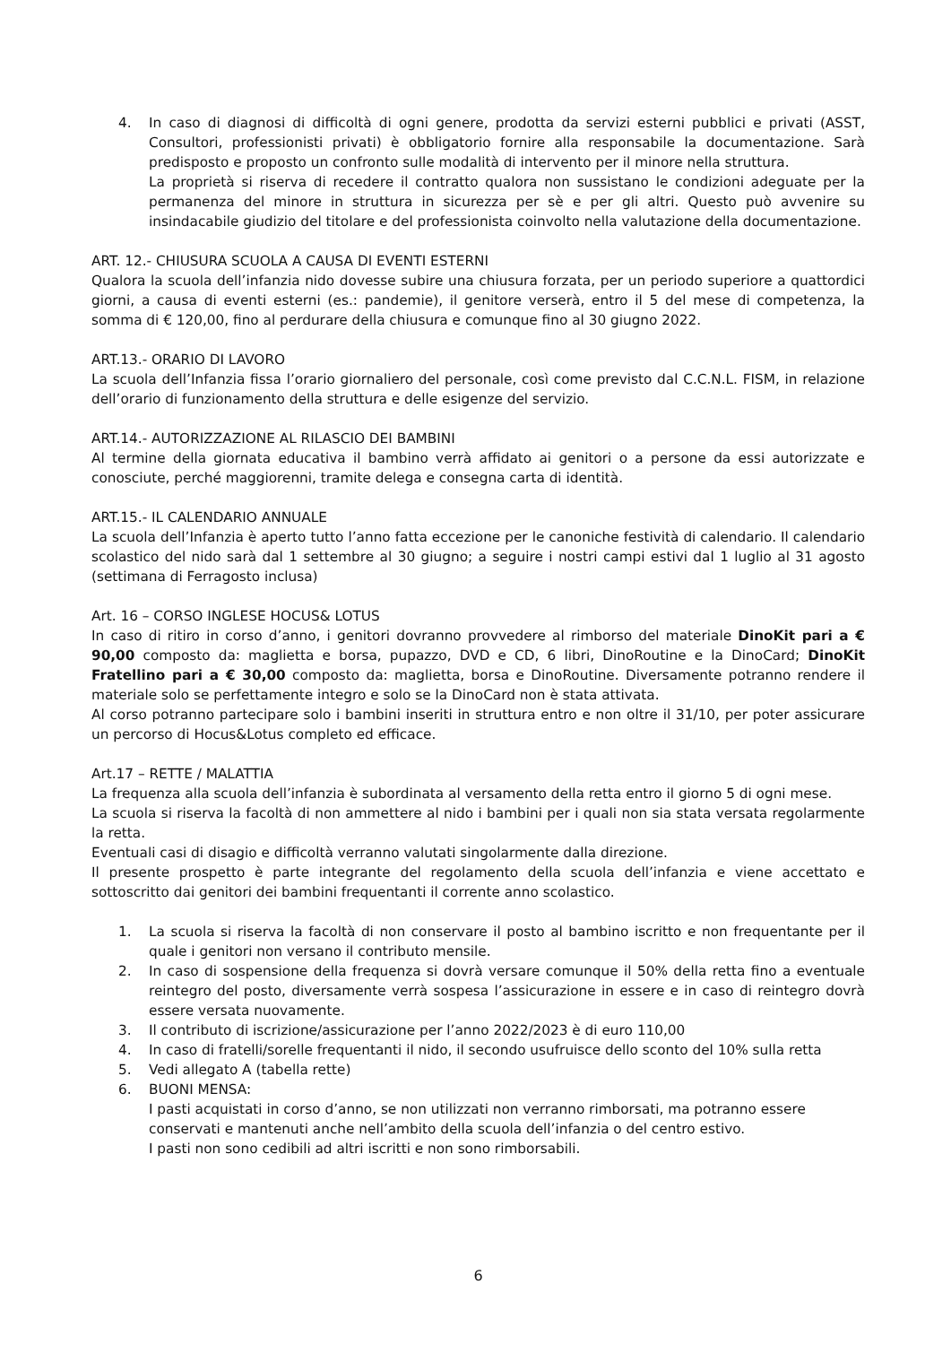4. In caso di diagnosi di difficoltà di ogni genere, prodotta da servizi esterni pubblici e privati (ASST, Consultori, professionisti privati) è obbligatorio fornire alla responsabile la documentazione. Sarà predisposto e proposto un confronto sulle modalità di intervento per il minore nella struttura.
La proprietà si riserva di recedere il contratto qualora non sussistano le condizioni adeguate per la permanenza del minore in struttura in sicurezza per sè e per gli altri. Questo può avvenire su insindacabile giudizio del titolare e del professionista coinvolto nella valutazione della documentazione.
ART. 12.- CHIUSURA SCUOLA A CAUSA DI EVENTI ESTERNI
Qualora la scuola dell’infanzia nido dovesse subire una chiusura forzata, per un periodo superiore a quattordici giorni, a causa di eventi esterni (es.: pandemie), il genitore verserà, entro il 5 del mese di competenza, la somma di € 120,00, fino al perdurare della chiusura e comunque fino al 30 giugno 2022.
ART.13.- ORARIO DI LAVORO
La scuola dell’Infanzia fissa l’orario giornaliero del personale, così come previsto dal C.C.N.L. FISM, in relazione dell’orario di funzionamento della struttura e delle esigenze del servizio.
ART.14.- AUTORIZZAZIONE AL RILASCIO DEI BAMBINI
Al termine della giornata educativa il bambino verrà affidato ai genitori o a persone da essi autorizzate e conosciute, perché maggiorenni, tramite delega e consegna carta di identità.
ART.15.- IL CALENDARIO ANNUALE
La scuola dell’Infanzia è aperto tutto l’anno fatta eccezione per le canoniche festività di calendario. Il calendario scolastico del nido sarà dal 1 settembre al 30 giugno; a seguire i nostri campi estivi dal 1 luglio al 31 agosto (settimana di Ferragosto inclusa)
Art. 16 – CORSO INGLESE HOCUS& LOTUS
In caso di ritiro in corso d’anno, i genitori dovranno provvedere al rimborso del materiale DinoKit pari a € 90,00 composto da: maglietta e borsa, pupazzo, DVD e CD, 6 libri, DinoRoutine e la DinoCard; DinoKit Fratellino pari a € 30,00 composto da: maglietta, borsa e DinoRoutine. Diversamente potranno rendere il materiale solo se perfettamente integro e solo se la DinoCard non è stata attivata.
Al corso potranno partecipare solo i bambini inseriti in struttura entro e non oltre il 31/10, per poter assicurare un percorso di Hocus&Lotus completo ed efficace.
Art.17 – RETTE / MALATTIA
La frequenza alla scuola dell’infanzia è subordinata al versamento della retta entro il giorno 5 di ogni mese.
La scuola si riserva la facoltà di non ammettere al nido i bambini per i quali non sia stata versata regolarmente la retta.
Eventuali casi di disagio e difficoltà verranno valutati singolarmente dalla direzione.
Il presente prospetto è parte integrante del regolamento della scuola dell’infanzia e viene accettato e sottoscritto dai genitori dei bambini frequentanti il corrente anno scolastico.
1. La scuola si riserva la facoltà di non conservare il posto al bambino iscritto e non frequentante per il quale i genitori non versano il contributo mensile.
2. In caso di sospensione della frequenza si dovrà versare comunque il 50% della retta fino a eventuale reintegro del posto, diversamente verrà sospesa l’assicurazione in essere e in caso di reintegro dovrà essere versata nuovamente.
3. Il contributo di iscrizione/assicurazione per l’anno 2022/2023 è di euro 110,00
4. In caso di fratelli/sorelle frequentanti il nido, il secondo usufruisce dello sconto del 10% sulla retta
5. Vedi allegato A (tabella rette)
6. BUONI MENSA:
I pasti acquistati in corso d’anno, se non utilizzati non verranno rimborsati, ma potranno essere conservati e mantenuti anche nell’ambito della scuola dell’infanzia o del centro estivo.
I pasti non sono cedibili ad altri iscritti e non sono rimborsabili.
6